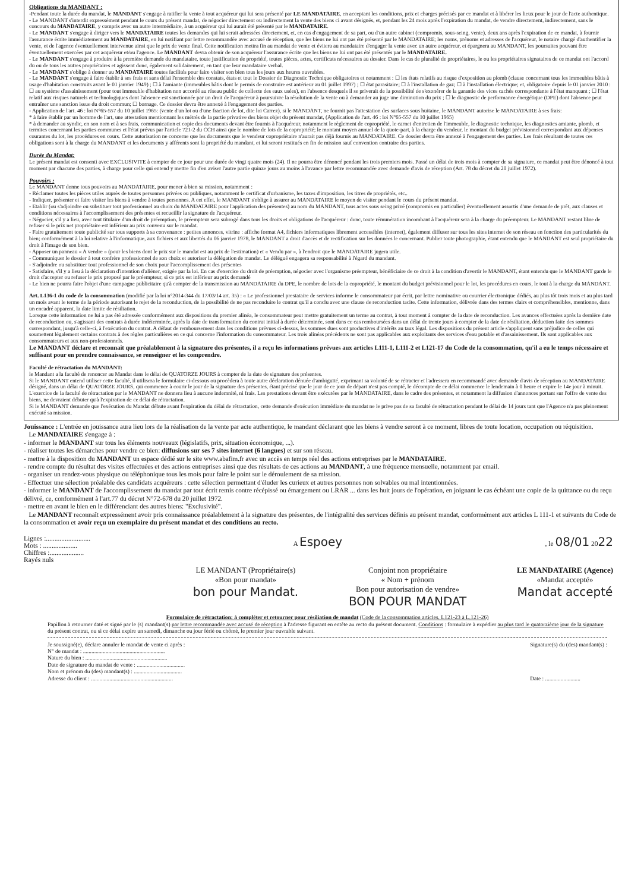Obligations du MANDANT :
-Pendant toute la durée du mandat, le MANDANT s'engage à ratifier la vente à tout acquéreur qui lui sera présenté par LE MANDATAIRE, en acceptant les conditions, prix et charges précisés par ce mandat et à libérer les lieux pour le jour de l'acte authentique.
- Le MANDANT s'interdit expressément pendant le cours du présent mandat, de négocier directement ou indirectement la vente des biens ci avant désignés, et, pendant les 24 mois après l'expiration du mandat, de vendre directement, indirectement, sans le concours du MANDATAIRE, y compris avec un autre intermédiaire, à un acquéreur qui lui aurait été présenté par le MANDATAIRE.
- Le MANDANT s'engage à diriger vers le MANDATAIRE toutes les demandes qui lui serait adressées directement, et, en cas d'engagement de sa part, ou d'un autre cabinet (compromis, sous-seing, vente), deux ans après l'expiration de ce mandat, à fournir l'assurance écrite immédiatement au MANDATAIRE, en lui notifiant par lettre recommandée avec accusé de réception, que les biens ne lui ont pas été présenté par le MANDATAIRE; les noms, prénoms et adresses de l'acquéreur, le notaire chargé d'authentifier la vente, et de l'agence éventuellement intervenue ainsi que le prix de vente final. Cette notification mettra fin au mandat de vente et évitera au mandataire d'engager la vente avec un autre acquéreur, et épargnera au MANDANT, les poursuites pouvant être éventuellement exercées par cet acquéreur et/ou l'agence. Le MANDANT devra obtenir de son acquéreur l'assurance écrite que les biens ne lui ont pas été présentés par le MANDATAIRE.
- Le MANDANT s'engage à produire à la première demande du mandataire, toute justification de propriété, toutes pièces, actes, certificats nécessaires au dossier. Dans le cas de pluralité de propriétaires, le ou les propriétaires signataires de ce mandat ont l'accord du ou de tous les autres propriétaires et agissent donc, également solidairement, en tant que leur mandataire verbal.
- Le MANDANT s'oblige à donner au MANDATAIRE toutes facilités pour faire visiter son bien tous les jours aux heures ouvrables.
- Le MANDANT s'engage à faire établir à ses frais et sans délai l'ensemble des constats, états et tout le Dossier de Diagnostic Technique obligatoires et notamment : ☐ les états relatifs au risque d'exposition au plomb (clause concernant tous les immeubles bâtis à usage d'habitation construits avant le 01 janvier 1949) ; ☐ à l'amiante (immeubles bâtis dont le permis de construire est antérieur au 01 juillet 1997) ; ☐ état parasitaire; ☐ à l'installation de gaz; ☐ à l'installation électrique; et, obligatoire depuis le 01 janvier 2010 : ☐ au système d'assainissement (pour tout immeuble d'habitation non accordé au réseau public de collecte des eaux usées), en l'absence desquels il se priverait de la possibilité de s'exonérer de la garantie des vices cachés correspondante à l'état manquant ; ☐ l'état relatif aux risques naturels et technologiques dont l'absence est sanctionnée par un droit de l'acquéreur à poursuivre la résolution de la vente ou à demander au juge une diminution du prix ; ☐ le diagnostic de performance énergétique (DPE) dont l'absence peut entraîner une sanction issue du droit commun; ☐ bornage. Ce dossier devra être annexé à l'engagement des parties.
- Application de l'art. 46 : loi N°65-557 du 10 juillet 1965: (vente d'un lot ou d'une fraction de lot, dite loi Carrez), si le MANDANT, ne fournit pas l'attestation des surfaces sous huitaine, le MANDANT autorise le MANDATAIRE à ses frais:
* à faire établir par un homme de l'art, une attestation mentionnant les métrés de la partie privative des biens objet du présent mandat, (Application de l'art. 46 : loi N°65-557 du 10 juillet 1965)
* à demander au syndic, en son nom et à ses frais, communication et copie des documents devant être fournis à l'acquéreur, notamment le règlement de copropriété, le carnet d'entretien de l'immeuble, le diagnostic technique, les diagnostics amiante, plomb, et termites concernant les parties communes et l'état prévus par l'article 721-2 du CCH ainsi que le nombre de lots de la copropriété; le montant moyen annuel de la quote-part, à la charge du vendeur, le montant du budget prévisionnel correspondant aux dépenses courantes du lot, les procédures en cours. Cette autorisation ne concerne que les documents que le vendeur copropriétaire n'aurait pas déjà fournis au MANDATAIRE. Ce dossier devra être annexé à l'engagement des parties. Les frais résultant de toutes ces obligations sont à la charge du MANDANT et les documents y afférents sont la propriété du mandant, et lui seront restitués en fin de mission sauf convention contraire des parties.
Durée du Mandat:
Le présent mandat est consenti avec EXCLUSIVITE à compter de ce jour pour une durée de vingt quatre mois (24). Il ne pourra être dénoncé pendant les trois premiers mois. Passé un délai de trois mois à compter de sa signature, ce mandat peut être dénoncé à tout moment par chacune des parties, à charge pour celle qui entend y mettre fin d'en aviser l'autre partie quinze jours au moins à l'avance par lettre recommandée avec demande d'avis de réception (Art. 78 du décret du 20 juillet 1972).
Pouvoirs :
Le MANDANT donne tous pouvoirs au MANDATAIRE, pour mener à bien sa mission, notamment :
- Réclamer toutes les pièces utiles auprès de toutes personnes privées ou publiques, notamment le certificat d'urbanisme, les taxes d'imposition, les titres de propriétés, etc..
- Indiquer, présenter et faire visiter les biens à vendre à toutes personnes. A cet effet, le MANDANT s'oblige à assurer au MANDATAIRE le moyen de visiter pendant le cours du présent mandat.
- Etablir (ou s'adjoindre ou substituer tout professionnel au choix du MANDATAIRE pour l'application des présentes) au nom du MANDANT, tous actes sous seing privé (compromis en particulier) éventuellement assortis d'une demande de prêt, aux clauses et conditions nécessaires à l'accomplissement des présentes et recueillir la signature de l'acquéreur.
- Négocier, s'il y a lieu, avec tout titulaire d'un droit de préemption, le préempteur sera subrogé dans tous les droits et obligations de l'acquéreur : donc, toute rémunération incombant à l'acquéreur sera à la charge du préempteur. Le MANDANT restant libre de refuser si le prix net propriétaire est inférieur au prix convenu sur le mandat.
- Faire gratuitement toute publicité sur tous supports à sa convenance : petites annonces, vitrine : affiche format A4, fichiers informatiques librement accessibles (internet), également diffuser sur tous les sites internet de son réseau en fonction des particularités du bien; conformément à la loi relative à l'informatique, aux fichiers et aux libertés du 06 janvier 1978, le MANDANT a droit d'accès et de rectification sur les données le concernant. Publier toute photographie, étant entendu que le MANDANT est seul propriétaire du droit à l'image de son bien.
- Apposer un panneau « A vendre » (pour les biens dont le prix sur le mandat est au prix de l'estimation) et « Vendu par », à l'endroit que le MANDATAIRE jugera utile.
- Communiquer le dossier à tout confrère professionnel de son choix et autoriser la délégation de mandat. Le délégué engagera sa responsabilité à l'égard du mandant.
- S'adjoindre ou substituer tout professionnel de son choix pour l'accomplissement des présentes
- Satisfaire, s'il y a lieu à la déclaration d'intention d'aliéner, exigée par la loi. En cas d'exercice du droit de préemption, négocier avec l'organisme préempteur, bénéficiaire de ce droit à la condition d'avertir le MANDANT, étant entendu que le MANDANT garde le droit d'accepter ou refuser le prix proposé par le préempteur, si ce prix est inférieur au prix demandé
- Le bien ne pourra faire l'objet d'une campagne publicitaire qu'à compter de la transmission au MANDATAIRE du DPE, le nombre de lots de la copropriété, le montant du budget prévisionnel pour le lot, les procédures en cours, le tout à la charge du MANDANT.
Art. L136-1 du code de la consommation (modifié par la loi n°2014-344 du 17/03/14 art. 35) : « Le professionnel prestataire de services informe le consommateur par écrit, par lettre nominative ou courrier électronique dédiés, au plus tôt trois mois et au plus tard un mois avant le terme de la période autorisant le rejet de la reconduction, de la possibilité de ne pas reconduire le contrat qu'il a conclu avec une clause de reconduction tacite. Cette information, délivrée dans des termes clairs et compréhensibles, mentionne, dans un encadré apparent, la date limite de résiliation.
Lorsque cette information ne lui a pas été adressée conformément aux dispositions du premier alinéa, le consommateur peut mettre gratuitement un terme au contrat, à tout moment à compter de la date de reconduction. Les avances effectuées après la dernière date de reconduction ou, s'agissant des contrats à durée indéterminée, après la date de transformation du contrat initial à durée déterminée, sont dans ce cas remboursées dans un délai de trente jours à compter de la date de résiliation, déduction faite des sommes correspondant, jusqu'à celle-ci, à l'exécution du contrat. A défaut de remboursement dans les conditions prévues ci-dessus, les sommes dues sont productives d'intérêts au taux légal. Les dispositions du présent article s'appliquent sans préjudice de celles qui soumettent légalement certains contrats à des règles particulières en ce qui concerne l'information du consommateur. Les trois alinéas précédents ne sont pas applicables aux exploitants des services d'eau potable et d'assainissement. Ils sont applicables aux consommateurs et aux non-professionnels.
Le MANDANT déclare et reconnait que préalablement à la signature des présentes, il a reçu les informations prévues aux articles L111-1, L111-2 et L121-17 du Code de la consommation, qu'il a eu le temps nécessaire et suffisant pour en prendre connaissance, se renseigner et les comprendre.
Faculté de rétractation du MANDANT:
le Mandant a la faculté de renoncer au Mandat dans le délai de QUATORZE JOURS à compter de la date de signature des présentes.
Si le MANDANT entend utiliser cette faculté, il utilisera le formulaire ci-dessous ou procèdera à toute autre déclaration dénuée d'ambiguïté, exprimant sa volonté de se rétracter et l'adressera en recommandé avec demande d'avis de réception au MANDATAIRE désigné, dans un délai de QUATORZE JOURS, qui commence à courir le jour de la signature des présentes, étant précisé que le jour de ce jour de départ n'est pas compté, le décompte de ce délai commence le lendemain à 0 heure et expire le 14e jour à minuit.
L'exercice de la faculté de rétractation par le MANDANT ne donnera lieu à aucune indemnité, ni frais. Les prestations devant être exécutées par le MANDATAIRE, dans le cadre des présentes, et notamment la diffusion d'annonces portant sur l'offre de vente des biens, ne devraient débuter qu'à l'expiration de ce délai de rétractation.
Si le MANDANT demande que l'exécution du Mandat débute avant l'expiration du délai de rétractation, cette demande d'exécution immédiate du mandat ne le prive pas de sa faculté de rétractation pendant le délai de 14 jours tant que l'Agence n'a pas pleinement exécuté sa mission.
Jouissance : L'entrée en jouissance aura lieu lors de la réalisation de la vente par acte authentique, le mandant déclarant que les biens à vendre seront à ce moment, libres de toute location, occupation ou réquisition.
Le MANDATAIRE s'engage à :
- informer le MANDANT sur tous les éléments nouveaux (législatifs, prix, situation économique, ...).
- réaliser toutes les démarches pour vendre ce bien: diffusions sur ses 7 sites internet (6 langues) et sur son réseau.
- mettre à la disposition du MANDANT un espace dédié sur le site www.abafim.fr avec un accès en temps réel des actions entreprises par le MANDATAIRE.
- rendre compte du résultat des visites effectuées et des actions entreprises ainsi que des résultats de ces actions au MANDANT, à une fréquence mensuelle, notamment par email.
- organiser un rendez-vous physique ou téléphonique tous les mois pour faire le point sur le déroulement de sa mission.
- Effectuer une sélection préalable des candidats acquéreurs : cette sélection permettant d'éluder les curieux et autres personnes non solvables ou mal intentionnées.
- informer le MANDANT de l'accomplissement du mandat par tout écrit remis contre récépissé ou émargement ou LRAR ... dans les huit jours de l'opération, en joignant le cas échéant une copie de la quittance ou du reçu délivré, ce, conformément à l'art.77 du décret N°72-678 du 20 juillet 1972.
- mettre en avant le bien en le différenciant des autres biens: "Exclusivité".
Le MANDANT reconnaît expressément avoir pris connaissance préalablement à la signature des présentes, de l'intégralité des services définis au présent mandat, conformément aux articles L 111-1 et suivants du Code de la consommation et avoir reçu un exemplaire du présent mandat et des conditions au recto.
Lignes :..........................
Mots : ....................
Chiffres :....................
Rayés nuls
A Espoey
, le 08/01 2022
LE MANDANT (Propriétaire(s)
«Bon pour mandat»
bon pour Mandat.
Conjoint non propriétaire
« Nom + prénom
Bon pour autorisation de vendre»
BON POUR MANDAT
LE MANDATAIRE (Agence)
«Mandat accepté»
Mandat accepté
Formulaire de rétractation: à compléter et retourner pour résiliation de mandat (Code de la consommation articles. L121-23 à L.121-26)
Papillon à retourner daté et signé par le (s) mandant(s) par lettre recommandée avec accusé de réception à l'adresse figurant en entête au recto du présent document. Conditions : formulaire à expédier au plus tard le quatorzième jour de la signature du présent contrat, ou si ce délai expire un samedi, dimanche ou jour férié ou chômé, le premier jour ouvrable suivant.
Je soussigné(e), déclare annuler le mandat de vente ci après :
N° de mandat : ..........................................................
Nature du bien : ..........................................................
Date de signature du mandat de vente : ..................................
Nom et prénom du (des) mandant(s) : ..................................
Adresse du client : ..........................................................
Signature(s) du (des) mandant(s) :
Date : .........................